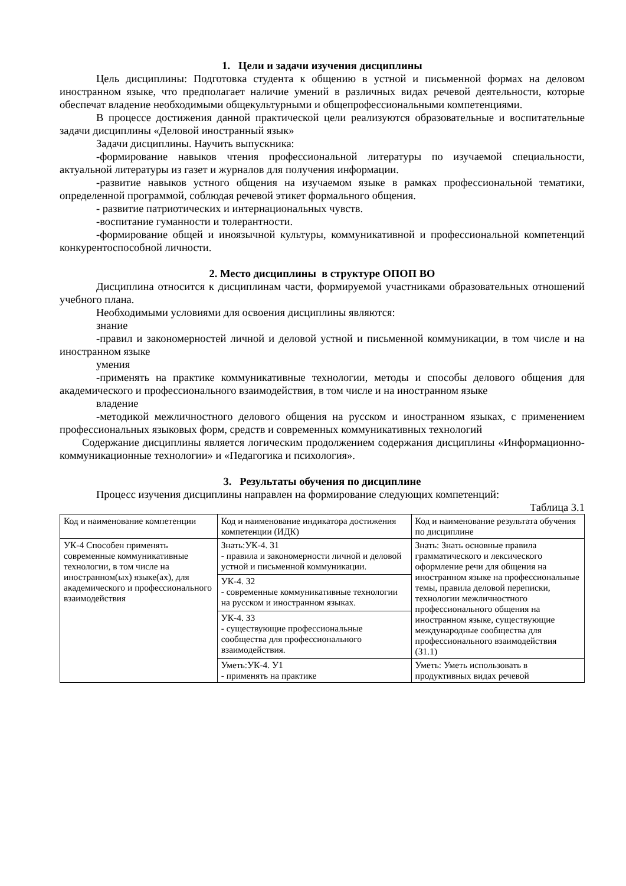1. Цели и задачи изучения дисциплины
Цель дисциплины: Подготовка студента к общению в устной и письменной формах на деловом иностранном языке, что предполагает наличие умений в различных видах речевой деятельности, которые обеспечат владение необходимыми общекультурными и общепрофессиональными компетенциями.
В процессе достижения данной практической цели реализуются образовательные и воспитательные задачи дисциплины «Деловой иностранный язык»
Задачи дисциплины. Научить выпускника:
-формирование навыков чтения профессиональной литературы по изучаемой специальности, актуальной литературы из газет и журналов для получения информации.
-развитие навыков устного общения на изучаемом языке в рамках профессиональной тематики, определенной программой, соблюдая речевой этикет формального общения.
- развитие патриотических и интернациональных чувств.
-воспитание гуманности и толерантности.
-формирование общей и иноязычной культуры, коммуникативной и профессиональной компетенций конкурентоспособной личности.
2. Место дисциплины в структуре ОПОП ВО
Дисциплина относится к дисциплинам части, формируемой участниками образовательных отношений учебного плана.
Необходимыми условиями для освоения дисциплины являются:
знание
-правил и закономерностей личной и деловой устной и письменной коммуникации, в том числе и на иностранном языке
умения
-применять на практике коммуникативные технологии, методы и способы делового общения для академического и профессионального взаимодействия, в том числе и на иностранном языке
владение
-методикой межличностного делового общения на русском и иностранном языках, с применением профессиональных языковых форм, средств и современных коммуникативных технологий
Содержание дисциплины является логическим продолжением содержания дисциплины «Информационно-коммуникационные технологии» и «Педагогика и психология».
3. Результаты обучения по дисциплине
Процесс изучения дисциплины направлен на формирование следующих компетенций:
Таблица 3.1
| Код и наименование компетенции | Код и наименование индикатора достижения компетенции (ИДК) | Код и наименование результата обучения по дисциплине |
| УК-4 Способен применять современные коммуникативные технологии, в том числе на иностранном(ых) языке(ах), для академического и профессионального взаимодействия | Знать:УК-4. З1 - правила и закономерности личной и деловой устной и письменной коммуникации. | Знать: Знать основные правила грамматического и лексического оформление речи для общения на иностранном языке на профессиональные темы, правила деловой переписки, технологии межличностного профессионального общения на иностранном языке, существующие международные сообщества для профессионального взаимодействия (З1.1) |
| | УК-4. З2 - современные коммуникативные технологии на русском и иностранном языках. | |
| | УК-4. З3 - существующие профессиональные сообщества для профессионального взаимодействия. | |
| | Уметь:УК-4. У1 - применять на практике | Уметь: Уметь использовать в продуктивных видах речевой |